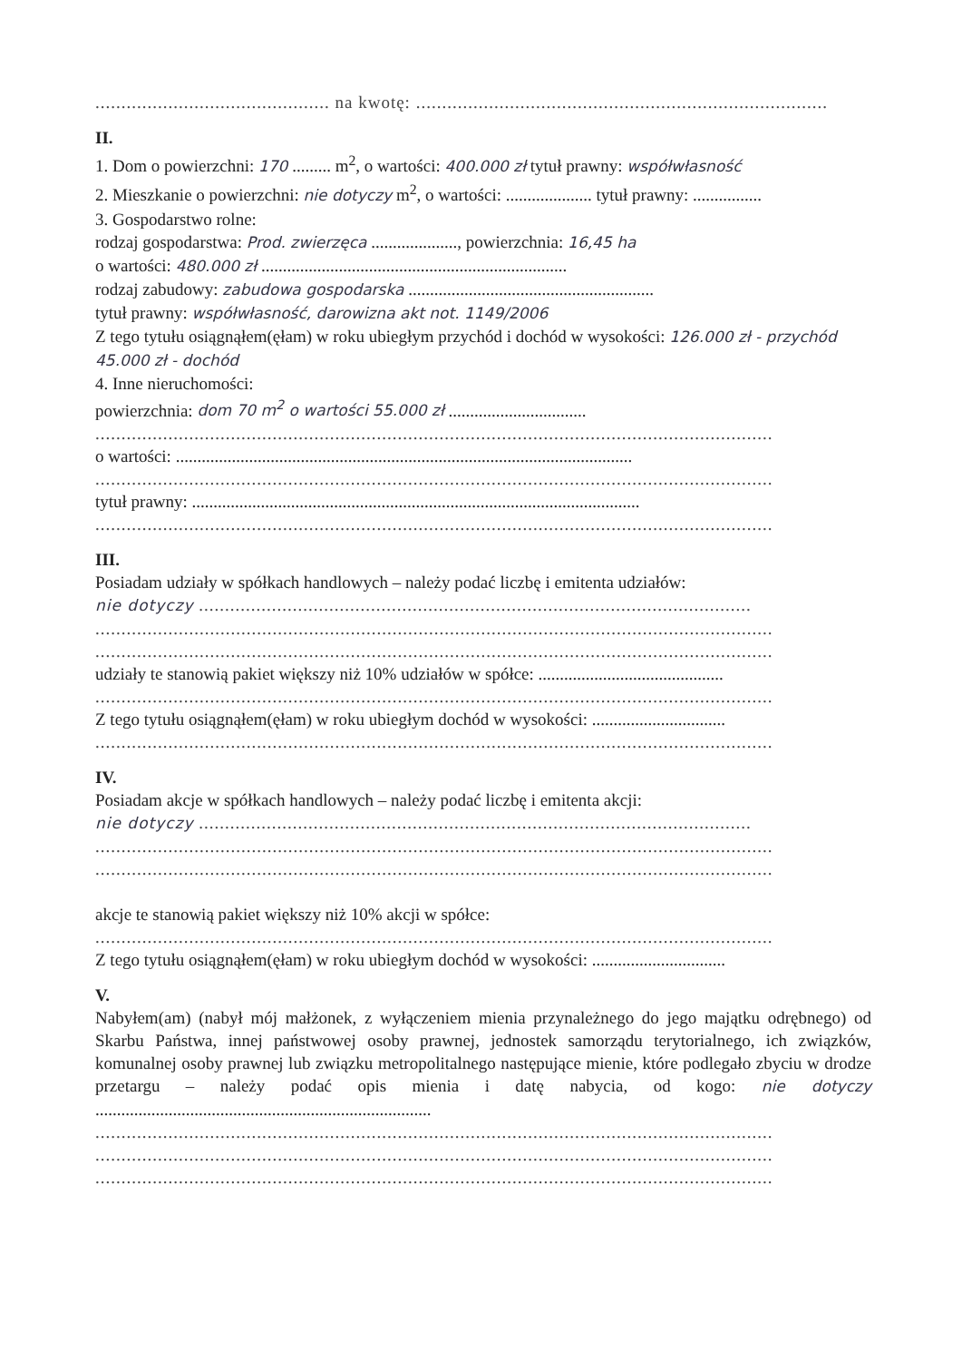............................................. na kwotę: ...............................................................................
II.
1. Dom o powierzchni: 170 ......... m<sup>2</sup>, o wartości: 400.000 zł tytuł prawny: współwłasność
2. Mieszkanie o powierzchni: nie dotyczy m<sup>2</sup>, o wartości: .................... tytuł prawny: ................
3. Gospodarstwo rolne:
rodzaj gospodarstwa: Prod. zwierzęca ...................., powierzchnia: 16,45 ha
o wartości: 480.000 zł .......................................................................
rodzaj zabudowy: zabudowa gospodarska .........................................................
tytuł prawny: współwłasność, darowizna akt not. 1149/2006
Z tego tytułu osiągnąłem(ęłam) w roku ubiegłym przychód i dochód w wysokości: 126.000 zł - przychód 45.000 zł - dochód
4. Inne nieruchomości:
powierzchnia: dom 70 m<sup>2</sup> o wartości 55.000 zł ................................
..................................................................................................................................
o wartości: ..........................................................................................................
..................................................................................................................................
tytuł prawny: ........................................................................................................
..................................................................................................................................
III.
Posiadam udziały w spółkach handlowych – należy podać liczbę i emitenta udziałów:
nie dotyczy ..........................................................................................................
..................................................................................................................................
..................................................................................................................................
udziały te stanowią pakiet większy niż 10% udziałów w spółce: ...........................................
..................................................................................................................................
Z tego tytułu osiągnąłem(ęłam) w roku ubiegłym dochód w wysokości: ...............................
..................................................................................................................................
IV.
Posiadam akcje w spółkach handlowych – należy podać liczbę i emitenta akcji:
nie dotyczy ..........................................................................................................
..................................................................................................................................
..................................................................................................................................
akcje te stanowią pakiet większy niż 10% akcji w spółce:
..................................................................................................................................
Z tego tytułu osiągnąłem(ęłam) w roku ubiegłym dochód w wysokości: ...............................
V.
Nabyłem(am) (nabył mój małżonek, z wyłączeniem mienia przynależnego do jego majątku odrębnego) od Skarbu Państwa, innej państwowej osoby prawnej, jednostek samorządu terytorialnego, ich związków, komunalnej osoby prawnej lub związku metropolitalnego następujące mienie, które podlegało zbyciu w drodze przetargu – należy podać opis mienia i datę nabycia, od kogo: nie dotyczy ..............................................................................
..................................................................................................................................
..................................................................................................................................
..................................................................................................................................